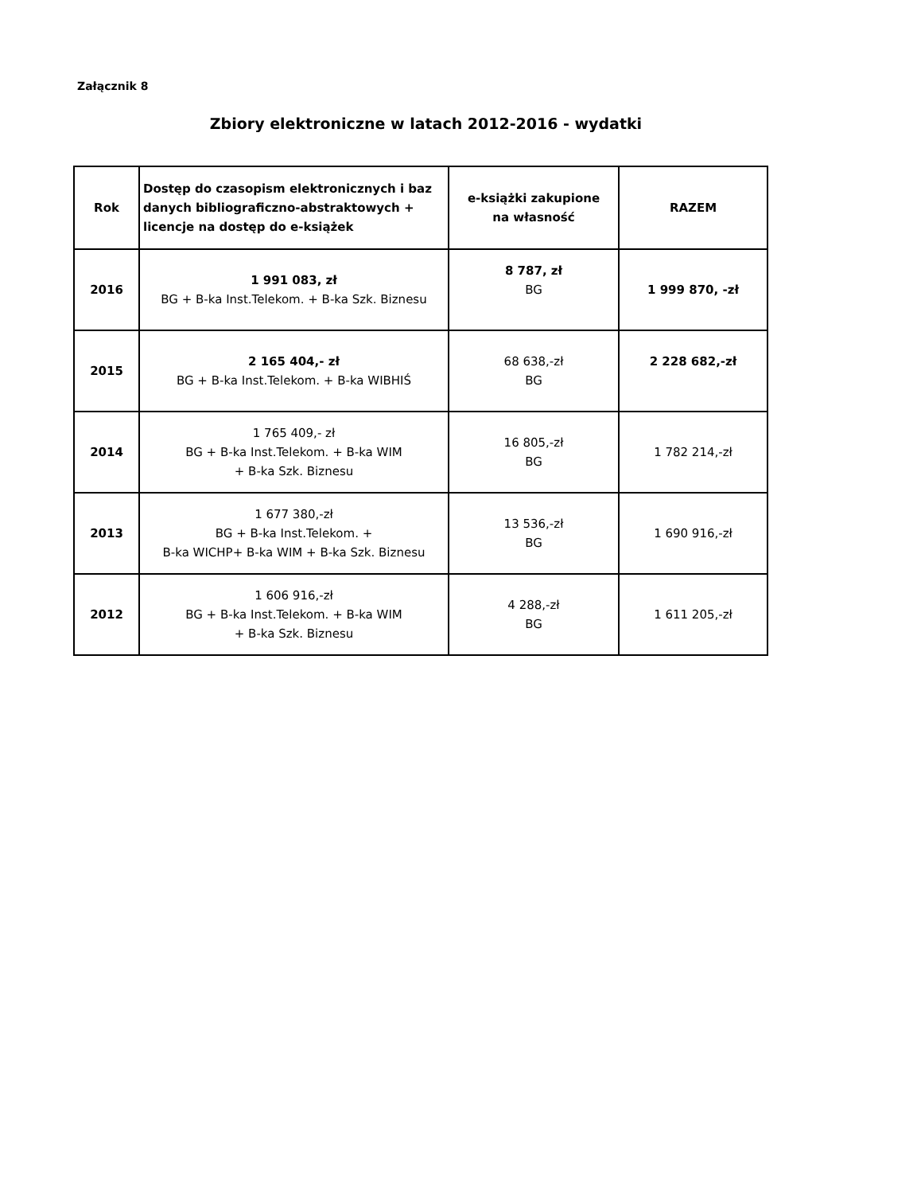Załącznik 8
Zbiory elektroniczne w latach 2012-2016 - wydatki
| Rok | Dostęp do czasopism elektronicznych i baz danych bibliograficzno-abstraktowych + licencje na dostęp do e-książek | e-książki zakupione na własność | RAZEM |
| --- | --- | --- | --- |
| 2016 | 1 991 083, zł BG + B-ka Inst.Telekom. + B-ka Szk. Biznesu | 8 787, zł BG | 1 999 870, -zł |
| 2015 | 2 165 404,- zł BG + B-ka Inst.Telekom. + B-ka WIBHIŚ | 68 638,-zł BG | 2 228 682,-zł |
| 2014 | 1 765 409,- zł BG + B-ka Inst.Telekom. + B-ka WIM + B-ka Szk. Biznesu | 16 805,-zł BG | 1 782 214,-zł |
| 2013 | 1 677 380,-zł BG + B-ka Inst.Telekom. + B-ka WICHP+ B-ka WIM + B-ka Szk. Biznesu | 13 536,-zł BG | 1 690 916,-zł |
| 2012 | 1 606 916,-zł BG + B-ka Inst.Telekom. + B-ka WIM + B-ka Szk. Biznesu | 4 288,-zł BG | 1 611 205,-zł |